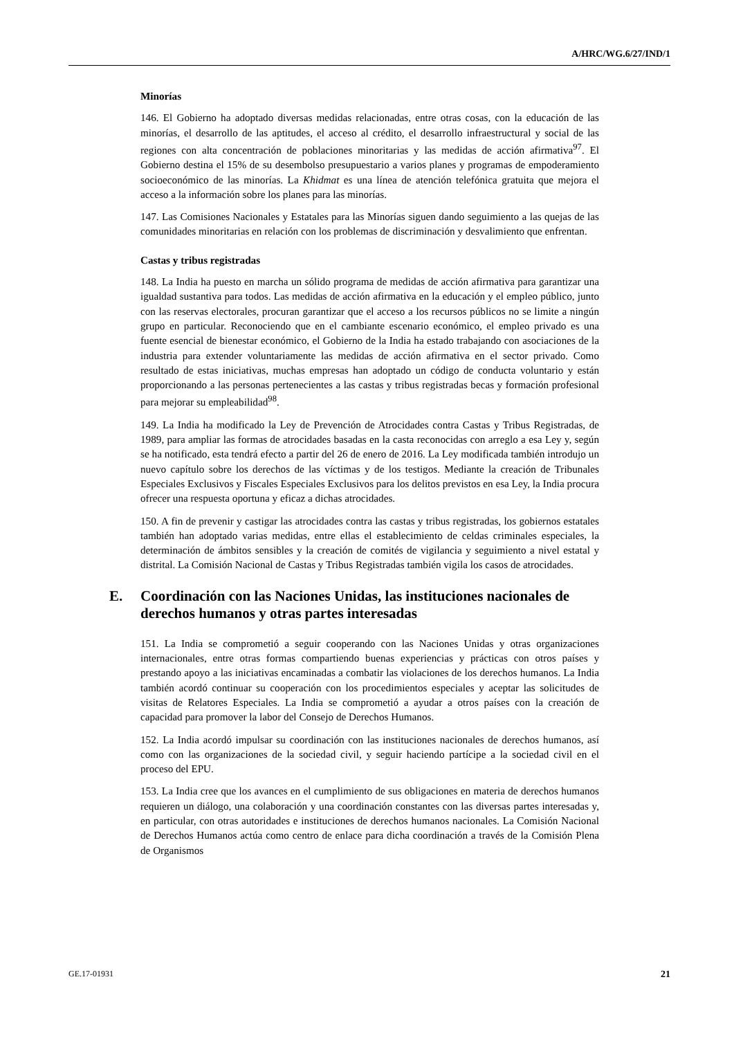A/HRC/WG.6/27/IND/1
Minorías
146. El Gobierno ha adoptado diversas medidas relacionadas, entre otras cosas, con la educación de las minorías, el desarrollo de las aptitudes, el acceso al crédito, el desarrollo infraestructural y social de las regiones con alta concentración de poblaciones minoritarias y las medidas de acción afirmativa<sup>97</sup>. El Gobierno destina el 15% de su desembolso presupuestario a varios planes y programas de empoderamiento socioeconómico de las minorías. La Khidmat es una línea de atención telefónica gratuita que mejora el acceso a la información sobre los planes para las minorías.
147. Las Comisiones Nacionales y Estatales para las Minorías siguen dando seguimiento a las quejas de las comunidades minoritarias en relación con los problemas de discriminación y desvalimiento que enfrentan.
Castas y tribus registradas
148. La India ha puesto en marcha un sólido programa de medidas de acción afirmativa para garantizar una igualdad sustantiva para todos. Las medidas de acción afirmativa en la educación y el empleo público, junto con las reservas electorales, procuran garantizar que el acceso a los recursos públicos no se limite a ningún grupo en particular. Reconociendo que en el cambiante escenario económico, el empleo privado es una fuente esencial de bienestar económico, el Gobierno de la India ha estado trabajando con asociaciones de la industria para extender voluntariamente las medidas de acción afirmativa en el sector privado. Como resultado de estas iniciativas, muchas empresas han adoptado un código de conducta voluntario y están proporcionando a las personas pertenecientes a las castas y tribus registradas becas y formación profesional para mejorar su empleabilidad<sup>98</sup>.
149. La India ha modificado la Ley de Prevención de Atrocidades contra Castas y Tribus Registradas, de 1989, para ampliar las formas de atrocidades basadas en la casta reconocidas con arreglo a esa Ley y, según se ha notificado, esta tendrá efecto a partir del 26 de enero de 2016. La Ley modificada también introdujo un nuevo capítulo sobre los derechos de las víctimas y de los testigos. Mediante la creación de Tribunales Especiales Exclusivos y Fiscales Especiales Exclusivos para los delitos previstos en esa Ley, la India procura ofrecer una respuesta oportuna y eficaz a dichas atrocidades.
150. A fin de prevenir y castigar las atrocidades contra las castas y tribus registradas, los gobiernos estatales también han adoptado varias medidas, entre ellas el establecimiento de celdas criminales especiales, la determinación de ámbitos sensibles y la creación de comités de vigilancia y seguimiento a nivel estatal y distrital. La Comisión Nacional de Castas y Tribus Registradas también vigila los casos de atrocidades.
E. Coordinación con las Naciones Unidas, las instituciones nacionales de derechos humanos y otras partes interesadas
151. La India se comprometió a seguir cooperando con las Naciones Unidas y otras organizaciones internacionales, entre otras formas compartiendo buenas experiencias y prácticas con otros países y prestando apoyo a las iniciativas encaminadas a combatir las violaciones de los derechos humanos. La India también acordó continuar su cooperación con los procedimientos especiales y aceptar las solicitudes de visitas de Relatores Especiales. La India se comprometió a ayudar a otros países con la creación de capacidad para promover la labor del Consejo de Derechos Humanos.
152. La India acordó impulsar su coordinación con las instituciones nacionales de derechos humanos, así como con las organizaciones de la sociedad civil, y seguir haciendo partícipe a la sociedad civil en el proceso del EPU.
153. La India cree que los avances en el cumplimiento de sus obligaciones en materia de derechos humanos requieren un diálogo, una colaboración y una coordinación constantes con las diversas partes interesadas y, en particular, con otras autoridades e instituciones de derechos humanos nacionales. La Comisión Nacional de Derechos Humanos actúa como centro de enlace para dicha coordinación a través de la Comisión Plena de Organismos
GE.17-01931 21